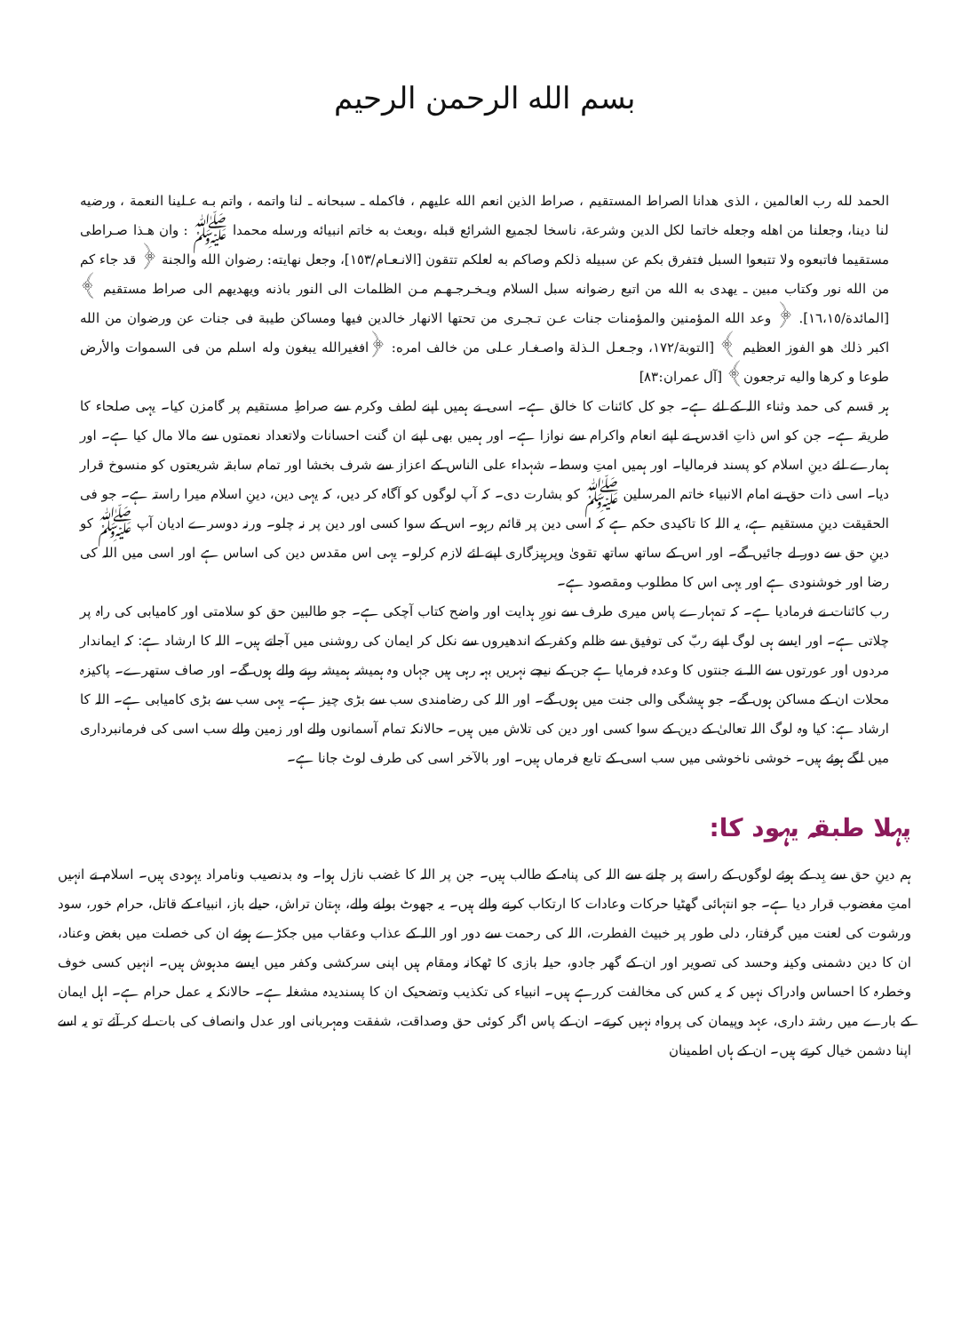بسم الله الرحمن الرحيم
الحمد لله رب العالمين ، الذى هدانا الصراط المستقيم ، صراط الذين انعم الله عليهم ، فاكمله ـ سبحانه ـ لنا واتمه ، واتم بـه عـلينا النعمة ، ورضيه لنا دينا، وجعلنا من اهله وجعله خاتما لكل الدين وشرعة، ناسخا لجميع الشرائع قبله ،وبعث به خاتم انبيائه ورسله محمدا ﷺ : وان هـذا صـراطى مستقيما فاتبعوه ولا تتبعوا السبل فتفرق بكم عن سبيله ذلكم وصاكم به لعلكم تتقون [الانـعـام/١٥٣]، وجعل نهايته: رضوان الله والجنة ﴿ قد جاء كم من الله نور وكتاب مبين ـ يهدى به الله من اتبع رضوانه سبل السلام ويـخـرجـهـم مـن الظلمات الى النور باذنه ويهديهم الى صراط مستقيم ﴾ [المائدة/١٦،١٥]. ﴿ وعد الله المؤمنين والمؤمنات جنات عـن تـجـرى من تحتها الانهار خالدين فيها ومساكن طيبة فى جنات عن ورضوان من الله اكبر ذلك هو الفوز العظيم ﴾ [التوبة/١٧٢، وجـعـل الـذلة واصـغـار عـلى من خالف امره: ﴿افغيرالله يبغون وله اسلم من فى السموات والأرض طوعا و كرها واليه ترجعون﴾ [آل عمران:٨٣]
ہر قسم کی حمد وثناء اللہ کے لئے ہے۔ جو کل کائنات کا خالق ہے۔ اسی نے ہمیں اپنے لطف وکرم سے صراطِ مستقیم پر گامزن کیا۔ یہی صلحاء کا طریقہ ہے۔ جن کو اس ذاتِ اقدس نے اپنے انعام واکرام سے نوازا ہے۔ اور ہمیں بھی اپنے ان گنت احسانات ولاتعداد نعمتوں سے مالا مال کیا ہے۔ اور ہمارے لئے دینِ اسلام کو پسند فرمالیا۔ اور ہمیں امتِ وسط۔ شہداء علی الناس کے اعزاز سے شرف بخشا اور تمام سابقہ شریعتوں کو منسوخ قرار دیا۔ اسی ذات حق نے امام الانبیاء خاتم المرسلین ﷺ کو بشارت دی۔ کہ آپ لوگوں کو آگاہ کر دیں، کہ یہی دین، دینِ اسلام میرا راستہ ہے۔ جو فی الحقیقت دینِ مستقیم ہے، یہ اللہ کا تاکیدی حکم ہے کہ اسی دین پر قائم رہو۔ اس کے سوا کسی اور دین پر نہ چلو۔ ورنہ دوسرے ادیان آپ ﷺ کو دینِ حق سے دور لے جائیں گے۔ اور اس کے ساتھ ساتھ تقویٰ وپرہیزگاری اپنے لئے لازم کرلو۔ یہی اس مقدس دین کی اساس ہے اور اسی میں اللہ کی رضا اور خوشنودی ہے اور یہی اس کا مطلوب ومقصود ہے۔
رب کائنات نے فرمادیا ہے۔ کہ تمہارے پاس میری طرف سے نورِ ہدایت اور واضح کتاب آچکی ہے۔ جو طالبین حق کو سلامتی اور کامیابی کی راہ پر چلاتی ہے۔ اور ایسے ہی لوگ اپنے ربّ کی توفیق سے ظلم وکفر کے اندھیروں سے نکل کر ایمان کی روشنی میں آجاتے ہیں۔ اللہ کا ارشاد ہے: کہ ایماندار مردوں اور عورتوں سے اللہ نے جنتوں کا وعدہ فرمایا ہے جن کے نیچے نہریں بہہ رہی ہیں جہاں وہ ہمیشہ ہمیشہ رہنے والے ہوں گے۔ اور صاف ستھرے۔ پاکیزہ محلات ان کے مساکن ہوں گے۔ جو ہیشگی والی جنت میں ہوں گے۔ اور اللہ کی رضامندی سب سے بڑی چیز ہے۔ یہی سب سے بڑی کامیابی ہے۔ اللہ کا ارشاد ہے: کیا وہ لوگ اللہ تعالیٰ کے دین کے سوا کسی اور دین کی تلاش میں ہیں۔ حالانکہ تمام آسمانوں والے اور زمین والے سب اسی کی فرمانبرداری میں لگے ہوئے ہیں۔ خوشی ناخوشی میں سب اسی کے تابع فرماں ہیں۔ اور بالآخر اسی کی طرف لوٹ جانا ہے۔
پہلا طبقہ یہود کا:
ہم دینِ حق سے بِد کے ہوئے لوگوں کے راستے پر چلنے سے اللہ کی پناہ کے طالب ہیں۔ جن پر اللہ کا غضب نازل ہوا۔ وہ بدنصیب ونامراد یہودی ہیں۔ اسلام نے انہیں امتِ مغضوب قرار دیا ہے۔ جو انتہائی گھٹیا حرکات وعادات کا ارتکاب کرنے والے ہیں۔ یہ جھوٹ بولنے والے، بہتان تراش، حیلے باز، انبیاء کے قاتل، حرام خور، سود ورشوت کی لعنت میں گرفتار، دلی طور پر خبیث الفطرت، اللہ کی رحمت سے دور اور اللہ کے عذاب وعقاب میں جکڑے ہوئے ان کی خصلت میں بغض وعناد، ان کا دین دشمنی وکینہ وحسد کی تصویر اور ان کے گھر جادو، حیلہ بازی کا ٹھکانہ ومقام ہیں اپنی سرکشی وکفر میں ایسے مدہوش ہیں۔ انہیں کسی خوف وخطرہ کا احساس وادراک نہیں کہ یہ کس کی مخالفت کررہے ہیں۔ انبیاء کی تکذیب وتضحیک ان کا پسندیدہ مشغلہ ہے۔ حالانکہ یہ عمل حرام ہے۔ اہل ایمان کے بارے میں رشتہ داری، عہد وپیمان کی پرواہ نہیں کرتے۔ ان کے پاس اگر کوئی حق وصداقت، شفقت ومہربانی اور عدل وانصاف کی بات لے کر آئے تو یہ اسے اپنا دشمن خیال کرتے ہیں۔ ان کے ہاں اطمینان